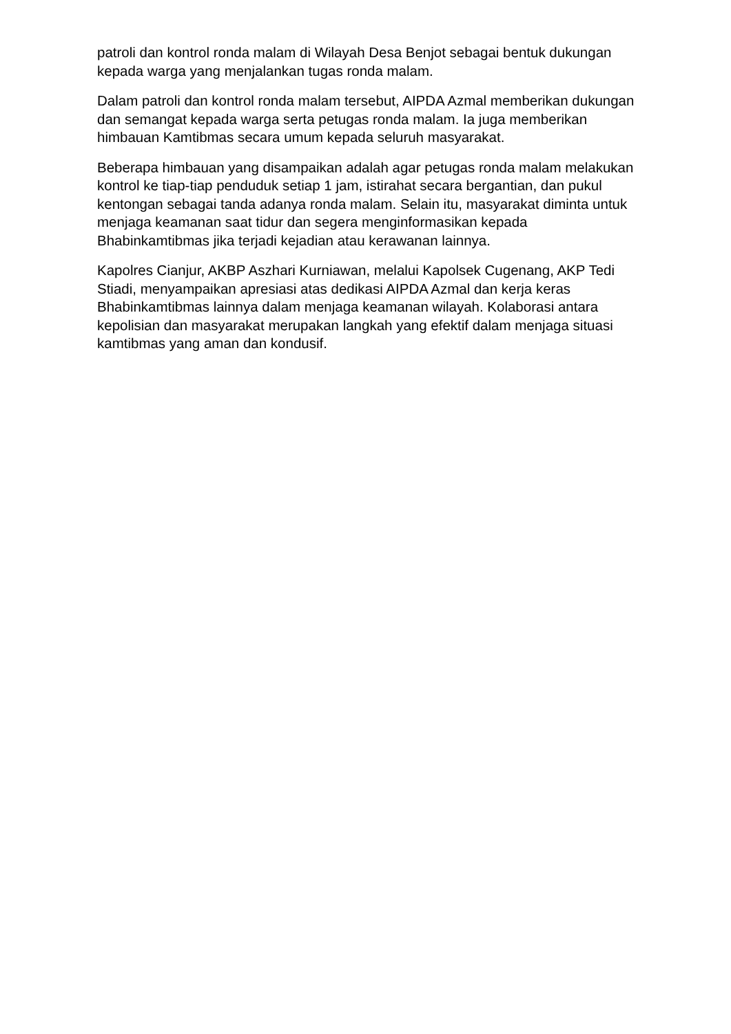patroli dan kontrol ronda malam di Wilayah Desa Benjot sebagai bentuk dukungan kepada warga yang menjalankan tugas ronda malam.
Dalam patroli dan kontrol ronda malam tersebut, AIPDA Azmal memberikan dukungan dan semangat kepada warga serta petugas ronda malam. Ia juga memberikan himbauan Kamtibmas secara umum kepada seluruh masyarakat.
Beberapa himbauan yang disampaikan adalah agar petugas ronda malam melakukan kontrol ke tiap-tiap penduduk setiap 1 jam, istirahat secara bergantian, dan pukul kentongan sebagai tanda adanya ronda malam. Selain itu, masyarakat diminta untuk menjaga keamanan saat tidur dan segera menginformasikan kepada Bhabinkamtibmas jika terjadi kejadian atau kerawanan lainnya.
Kapolres Cianjur, AKBP Aszhari Kurniawan, melalui Kapolsek Cugenang, AKP Tedi Stiadi, menyampaikan apresiasi atas dedikasi AIPDA Azmal dan kerja keras Bhabinkamtibmas lainnya dalam menjaga keamanan wilayah. Kolaborasi antara kepolisian dan masyarakat merupakan langkah yang efektif dalam menjaga situasi kamtibmas yang aman dan kondusif.